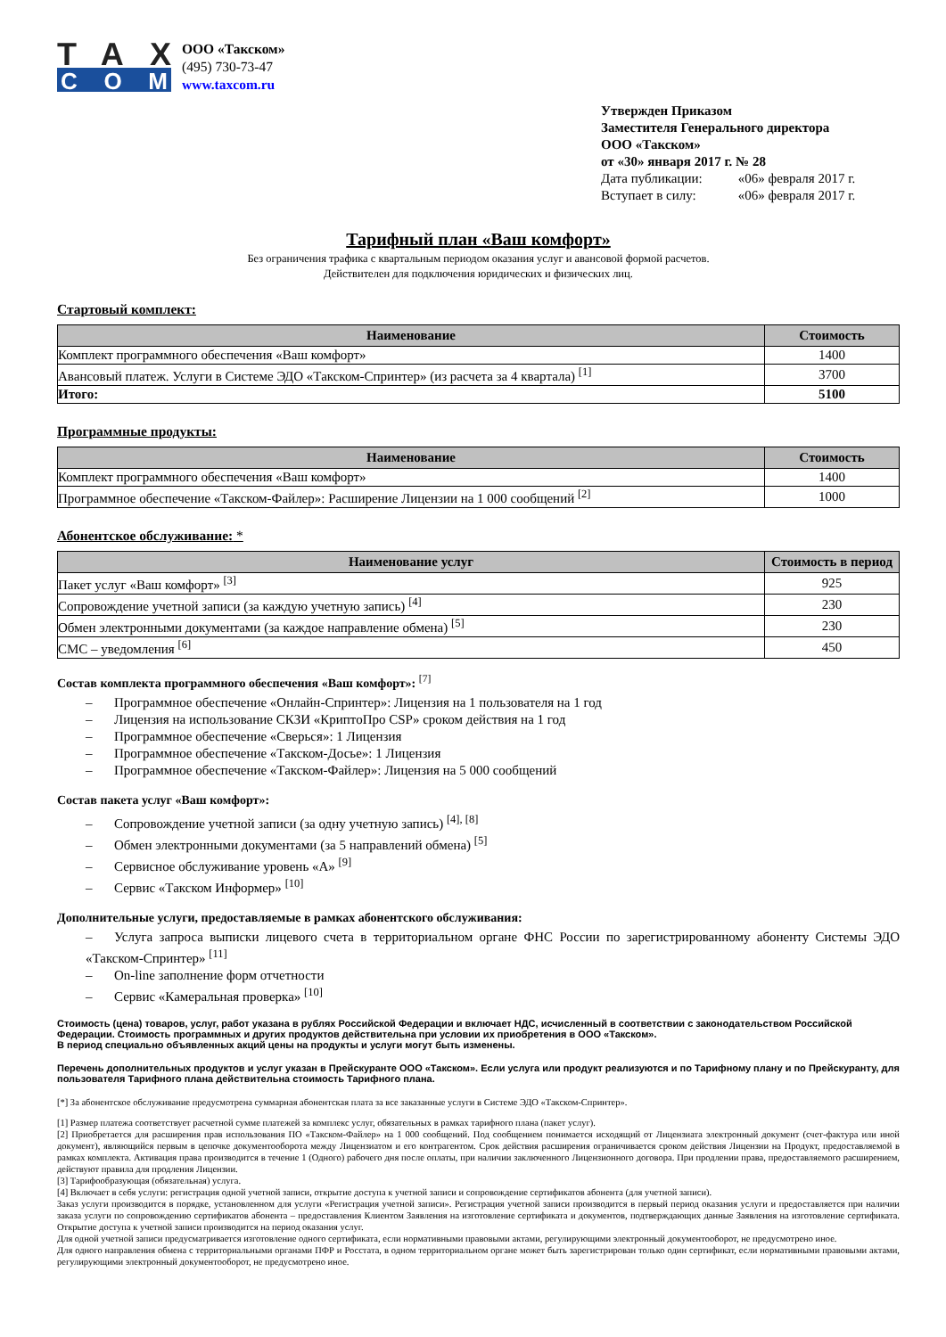TAX
COM
ООО «Такском»
(495) 730-73-47
www.taxcom.ru
Утвержден Приказом
Заместителя Генерального директора
ООО «Такском»
от «30» января 2017 г. № 28
Дата публикации: «06» февраля 2017 г.
Вступает в силу: «06» февраля 2017 г.
Тарифный план «Ваш комфорт»
Без ограничения трафика с квартальным периодом оказания услуг и авансовой формой расчетов.
Действителен для подключения юридических и физических лиц.
Стартовый комплект:
| Наименование | Стоимость |
| --- | --- |
| Комплект программного обеспечения «Ваш комфорт» | 1400 |
| Авансовый платеж. Услуги в Системе ЭДО «Такском-Спринтер» (из расчета за 4 квартала) <sup>[1]</sup> | 3700 |
| Итого: | 5100 |
Программные продукты:
| Наименование | Стоимость |
| --- | --- |
| Комплект программного обеспечения «Ваш комфорт» | 1400 |
| Программное обеспечение «Такском-Файлер»: Расширение Лицензии на 1 000 сообщений <sup>[2]</sup> | 1000 |
Абонентское обслуживание: *
| Наименование услуг | Стоимость в период |
| --- | --- |
| Пакет услуг «Ваш комфорт» <sup>[3]</sup> | 925 |
| Сопровождение учетной записи (за каждую учетную запись) <sup>[4]</sup> | 230 |
| Обмен электронными документами (за каждое направление обмена) <sup>[5]</sup> | 230 |
| СМС – уведомления <sup>[6]</sup> | 450 |
Состав комплекта программного обеспечения «Ваш комфорт»: <sup>[7]</sup>
– Программное обеспечение «Онлайн-Спринтер»: Лицензия на 1 пользователя на 1 год
– Лицензия на использование СКЗИ «КриптоПро CSP» сроком действия на 1 год
– Программное обеспечение «Сверься»: 1 Лицензия
– Программное обеспечение «Такском-Досье»: 1 Лицензия
– Программное обеспечение «Такском-Файлер»: Лицензия на 5 000 сообщений
Состав пакета услуг «Ваш комфорт»:
– Сопровождение учетной записи (за одну учетную запись) <sup>[4], [8]</sup>
– Обмен электронными документами (за 5 направлений обмена) <sup>[5]</sup>
– Сервисное обслуживание уровень «А» <sup>[9]</sup>
– Сервис «Такском Информер» <sup>[10]</sup>
Дополнительные услуги, предоставляемые в рамках абонентского обслуживания:
– Услуга запроса выписки лицевого счета в территориальном органе ФНС России по зарегистрированному абоненту Системы ЭДО «Такском-Спринтер» <sup>[11]</sup>
– On-line заполнение форм отчетности
– Сервис «Камеральная проверка» <sup>[10]</sup>
Стоимость (цена) товаров, услуг, работ указана в рублях Российской Федерации и включает НДС, исчисленный в соответствии с законодательством Российской Федерации. Стоимость программных и других продуктов действительна при условии их приобретения в ООО «Такском».
В период специально объявленных акций цены на продукты и услуги могут быть изменены.
Перечень дополнительных продуктов и услуг указан в Прейскуранте ООО «Такском». Если услуга или продукт реализуются и по Тарифному плану и по Прейскуранту, для пользователя Тарифного плана действительна стоимость Тарифного плана.
[*] За абонентское обслуживание предусмотрена суммарная абонентская плата за все заказанные услуги в Системе ЭДО «Такском-Спринтер».
[1] Размер платежа соответствует расчетной сумме платежей за комплекс услуг, обязательных в рамках тарифного плана (пакет услуг).
[2] Приобретается для расширения прав использования ПО «Такском-Файлер» на 1 000 сообщений. Под сообщением понимается исходящий от Лицензиата электронный документ (счет-фактура или иной документ), являющийся первым в цепочке документооборота между Лицензиатом и его контрагентом. Срок действия расширения ограничивается сроком действия Лицензии на Продукт, предоставляемой в рамках комплекта. Активация права производится в течение 1 (Одного) рабочего дня после оплаты, при наличии заключенного Лицензионного договора. При продлении права, предоставляемого расширением, действуют правила для продления Лицензии.
[3] Тарифообразующая (обязательная) услуга.
[4] Включает в себя услуги: регистрация одной учетной записи, открытие доступа к учетной записи и сопровождение сертификатов абонента (для учетной записи).
Заказ услуги производится в порядке, установленном для услуги «Регистрация учетной записи». Регистрация учетной записи производится в первый период оказания услуги и предоставляется при наличии заказа услуги по сопровождению сертификатов абонента – предоставления Клиентом Заявления на изготовление сертификата и документов, подтверждающих данные Заявления на изготовление сертификата. Открытие доступа к учетной записи производится на период оказания услуг.
Для одной учетной записи предусматривается изготовление одного сертификата, если нормативными правовыми актами, регулирующими электронный документооборот, не предусмотрено иное.
Для одного направления обмена с территориальными органами ПФР и Росстата, в одном территориальном органе может быть зарегистрирован только один сертификат, если нормативными правовыми актами, регулирующими электронный документооборот, не предусмотрено иное.